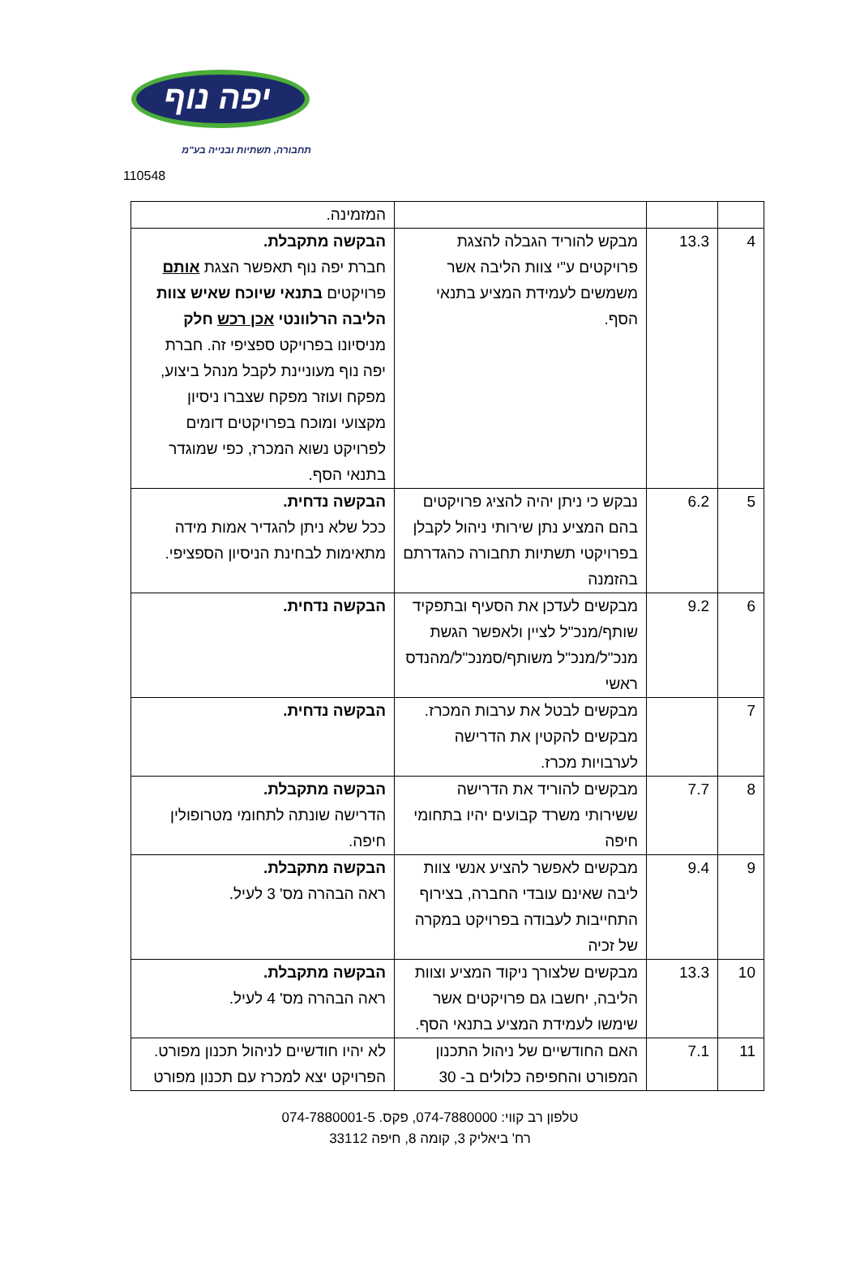יפה נוף
תחבורה, תשתיות ובנייה בע"מ
110548
| | | | המזמינה. |
| 4 | 13.3 | מבקש להוריד הגבלה להצגת פרויקטים ע"י צוות הליבה אשר משמשים לעמידת המציע בתנאי הסף. | הבקשה מתקבלת. חברת יפה נוף תאפשר הצגת אותם פרויקטים בתנאי שיוכח שאיש צוות הליבה הרלוונטי אכן רכש חלק מניסיונו בפרויקט ספציפי זה. חברת יפה נוף מעוניינת לקבל מנהל ביצוע, מפקח ועוזר מפקח שצברו ניסיון מקצועי ומוכח בפרויקטים דומים לפרויקט נשוא המכרז, כפי שמוגדר בתנאי הסף. |
| 5 | 6.2 | נבקש כי ניתן יהיה להציג פרויקטים בהם המציע נתן שירותי ניהול לקבלן בפרויקטי תשתיות תחבורה כהגדרתם בהזמנה | הבקשה נדחית. ככל שלא ניתן להגדיר אמות מידה מתאימות לבחינת הניסיון הספציפי. |
| 6 | 9.2 | מבקשים לעדכן את הסעיף ובתפקיד שותף/מנכ"ל לציין ולאפשר הגשת מנכ"ל/מנכ"ל משותף/סמנכ"ל/מהנדס ראשי | הבקשה נדחית. |
| 7 | | מבקשים לבטל את ערבות המכרז. מבקשים להקטין את הדרישה לערבויות מכרז. | הבקשה נדחית. |
| 8 | 7.7 | מבקשים להוריד את הדרישה ששירותי משרד קבועים יהיו בתחומי חיפה | הבקשה מתקבלת. הדרישה שונתה לתחומי מטרופולין חיפה. |
| 9 | 9.4 | מבקשים לאפשר להציע אנשי צוות ליבה שאינם עובדי החברה, בצירוף התחייבות לעבודה בפרויקט במקרה של זכיה | הבקשה מתקבלת. ראה הבהרה מס' 3 לעיל. |
| 10 | 13.3 | מבקשים שלצורך ניקוד המציע וצוות הליבה, יחשבו גם פרויקטים אשר שימשו לעמידת המציע בתנאי הסף. | הבקשה מתקבלת. ראה הבהרה מס' 4 לעיל. |
| 11 | 7.1 | האם החודשיים של ניהול התכנון המפורט והחפיפה כלולים ב- 30 | לא יהיו חודשיים לניהול תכנון מפורט. הפרויקט יצא למכרז עם תכנון מפורט |
טלפון רב קווי: 074-7880000, פקס. 074-7880001-5
רח' ביאליק 3, קומה 8, חיפה 33112